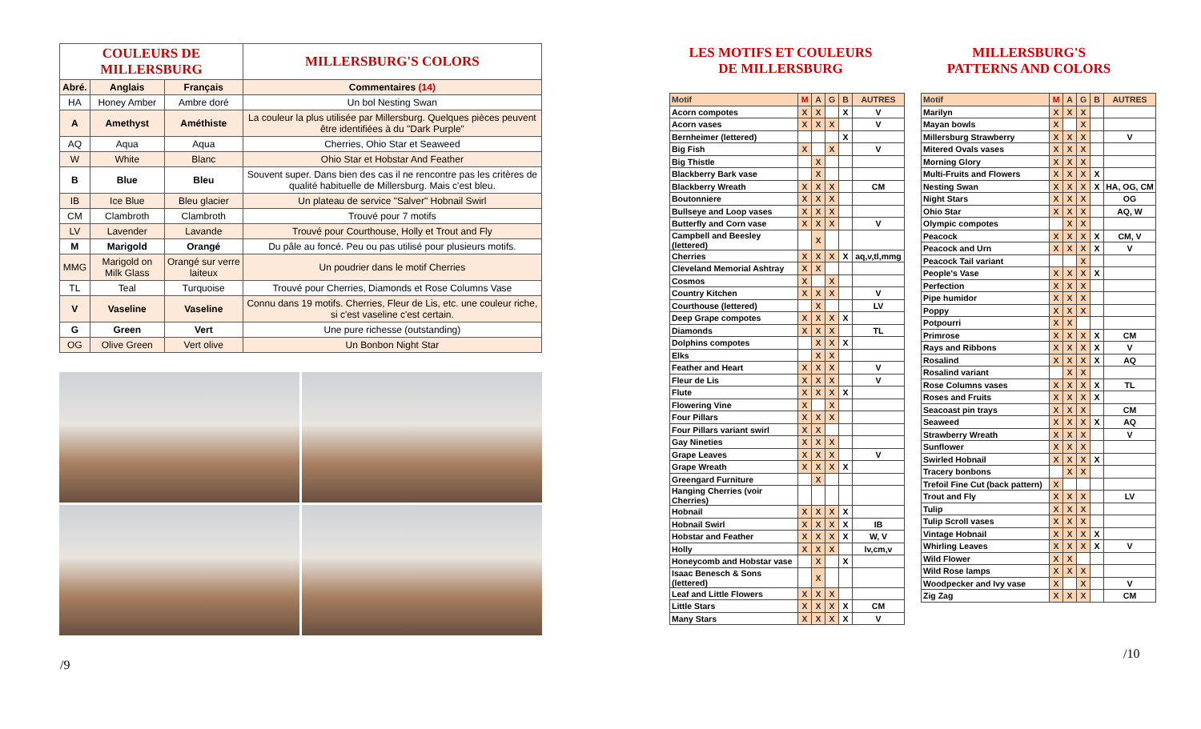| COULEURS DE MILLERSBURG | | | MILLERSBURG'S COLORS |
| Abré. | Anglais | Français | Commentaires (14) |
| HA | Honey Amber | Ambre doré | Un bol Nesting Swan |
| A | Amethyst | Améthiste | La couleur la plus utilisée par Millersburg. Quelques pièces peuvent être identifiées à du "Dark Purple" |
| AQ | Aqua | Aqua | Cherries, Ohio Star et Seaweed |
| W | White | Blanc | Ohio Star et Hobstar And Feather |
| B | Blue | Bleu | Souvent super. Dans bien des cas il ne rencontre pas les critères de qualité habituelle de Millersburg. Mais c'est bleu. |
| IB | Ice Blue | Bleu glacier | Un plateau de service "Salver" Hobnail Swirl |
| CM | Clambroth | Clambroth | Trouvé pour 7 motifs |
| LV | Lavender | Lavande | Trouvé pour Courthouse, Holly et Trout and Fly |
| M | Marigold | Orangé | Du pâle au foncé. Peu ou pas utilisé pour plusieurs motifs. |
| MMG | Marigold on Milk Glass | Orangé sur verre laiteux | Un poudrier dans le motif Cherries |
| TL | Teal | Turquoise | Trouvé pour Cherries, Diamonds et Rose Columns Vase |
| V | Vaseline | Vaseline | Connu dans 19 motifs. Cherries, Fleur de Lis, etc. une couleur riche, si c'est vaseline c'est certain. |
| G | Green | Vert | Une pure richesse (outstanding) |
| OG | Olive Green | Vert olive | Un Bonbon Night Star |
/9
LES MOTIFS ET COULEURS
DE MILLERSBURG
MILLERSBURG'S
PATTERNS AND COLORS
| Motif | M | A | G | B | AUTRES |
| --- | --- | --- | --- | --- | --- |
| Acorn compotes | X | X | | X | V |
| Acorn vases | X | X | X | | V |
| Bernheimer (lettered) | | | | X | |
| Big Fish | X | | X | | V |
| Big Thistle | | X | | | |
| Blackberry Bark vase | | X | | | |
| Blackberry Wreath | X | X | X | | CM |
| Boutonniere | X | X | X | | |
| Bullseye and Loop vases | X | X | X | | |
| Butterfly and Corn vase | X | X | X | | V |
| Campbell and Beesley (lettered) | | X | | | |
| Cherries | X | X | X | X | aq,v,tl,mmg |
| Cleveland Memorial Ashtray | X | X | | | |
| Cosmos | X | | X | | |
| Country Kitchen | X | X | X | | V |
| Courthouse (lettered) | | X | | | LV |
| Deep Grape compotes | X | X | X | X | |
| Diamonds | X | X | X | | TL |
| Dolphins compotes | | X | X | X | |
| Elks | | X | X | | |
| Feather and Heart | X | X | X | | V |
| Fleur de Lis | X | X | X | | V |
| Flute | X | X | X | X | |
| Flowering Vine | X | | X | | |
| Four Pillars | X | X | X | | |
| Four Pillars variant swirl | X | X | | | |
| Gay Nineties | X | X | X | | |
| Grape Leaves | X | X | X | | V |
| Grape Wreath | X | X | X | X | |
| Greengard Furniture | | X | | | |
| Hanging Cherries (voir Cherries) | | | | | |
| Hobnail | X | X | X | X | |
| Hobnail Swirl | X | X | X | X | IB |
| Hobstar and Feather | X | X | X | X | W, V |
| Holly | X | X | X | | lv,cm,v |
| Honeycomb and Hobstar vase | | X | | X | |
| Isaac Benesch & Sons (lettered) | | X | | | |
| Leaf and Little Flowers | X | X | X | | |
| Little Stars | X | X | X | X | CM |
| Many Stars | X | X | X | X | V |
| Motif | M | A | G | B | AUTRES |
| --- | --- | --- | --- | --- | --- |
| Marilyn | X | X | X | | |
| Mayan bowls | X | | X | | |
| Millersburg Strawberry | X | X | X | | V |
| Mitered Ovals vases | X | X | X | | |
| Morning Glory | X | X | X | | |
| Multi-Fruits and Flowers | X | X | X | X | |
| Nesting Swan | X | X | X | X | HA, OG, CM |
| Night Stars | X | X | X | | OG |
| Ohio Star | X | X | X | | AQ, W |
| Olympic compotes | | X | X | | |
| Peacock | X | X | X | X | CM, V |
| Peacock and Urn | X | X | X | X | V |
| Peacock Tail variant | | | X | | |
| People's Vase | X | X | X | X | |
| Perfection | X | X | X | | |
| Pipe humidor | X | X | X | | |
| Poppy | X | X | X | | |
| Potpourri | X | X | | | |
| Primrose | X | X | X | X | CM |
| Rays and Ribbons | X | X | X | X | V |
| Rosalind | X | X | X | X | AQ |
| Rosalind variant | | X | X | | |
| Rose Columns vases | X | X | X | X | TL |
| Roses and Fruits | X | X | X | X | |
| Seacoast pin trays | X | X | X | | CM |
| Seaweed | X | X | X | X | AQ |
| Strawberry Wreath | X | X | X | | V |
| Sunflower | X | X | X | | |
| Swirled Hobnail | X | X | X | X | |
| Tracery bonbons | | X | X | | |
| Trefoil Fine Cut (back pattern) | X | | | | |
| Trout and Fly | X | X | X | | LV |
| Tulip | X | X | X | | |
| Tulip Scroll vases | X | X | X | | |
| Vintage Hobnail | X | X | X | X | |
| Whirling Leaves | X | X | X | X | V |
| Wild Flower | X | X | | | |
| Wild Rose lamps | X | X | X | | |
| Woodpecker and Ivy vase | X | | X | | V |
| Zig Zag | X | X | X | | CM |
/10